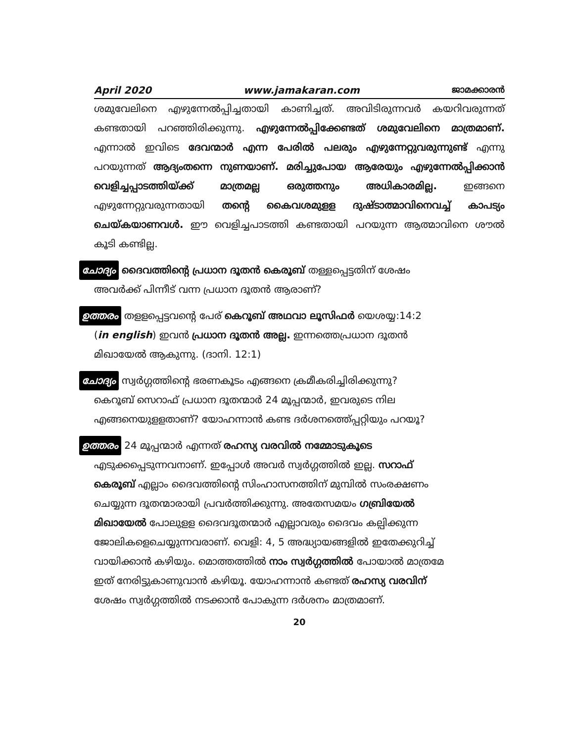April 2020 www.jamakaran.com ജാമക്കാരൻ
ശമുവേലിനെ എഴുന്നേൽപ്പിച്ചതായി കാണിച്ചത്. അവിടിരുന്നവർ കയറിവരുന്നത് കണ്ടതായി പറഞ്ഞിരിക്കുന്നു. എഴുന്നേൽപ്പിക്കേണ്ടത് ശമുവേലിനെ മാത്രമാണ്. എന്നാൽ ഇവിടെ ദേവന്മാർ എന്ന പേരിൽ പലരും എഴുന്നേറ്റുവരുന്നുണ്ട് എന്നു പറയുന്നത് ആദ്യംതന്നെ നുണയാണ്. മരിച്ചുപോയ ആരേയും എഴുന്നേൽപ്പിക്കാൻ വെളിച്ചപ്പാടത്തിയ്ക്ക് മാത്രമല്ല ഒരുത്തനും അധികാരമില്ല. ഇങ്ങനെ എഴുന്നേറ്റുവരുന്നതായി തന്റെ കൈവശമുളള ദുഷ്ടാത്മാവിനെവച്ച് കാപട്യം ചെയ്കയാണവൾ. ഈ വെളിച്ചപാടത്തി കണ്ടതായി പറയുന്ന ആത്മാവിനെ ശൗൽ കൂടി കണ്ടില്ല.
ചോദ്യം ദൈവത്തിന്റെ പ്രധാന ദൂതൻ കെരൂബ് തള്ളപ്പെട്ടതിന് ശേഷം
അവർക്ക് പിന്നീട് വന്ന പ്രധാന ദൂതൻ ആരാണ്?
ഉത്തരം തളളപ്പെട്ടവന്റെ പേര് കെറൂബ് അഥവാ ലൂസിഫർ യെശയ്യ:14:2
(in english) ഇവൻ പ്രധാന ദൂതൻ അല്ല. ഇന്നത്തെപ്രധാന ദൂതൻ
മിഖായേൽ ആകുന്നു. (ദാനി. 12:1)
ചോദ്യം സ്വർഗ്ഗത്തിന്റെ ഭരണകൂടം എങ്ങനെ ക്രമീകരിച്ചിരിക്കുന്നു?
കെറൂബ് സെറാഫ് പ്രധാന ദൂതന്മാർ 24 മൂപ്പന്മാർ, ഇവരുടെ നില
എങ്ങനെയുളളതാണ്? യോഹന്നാൻ കണ്ട ദർശനത്തെ്പ്പറ്റിയും പറയൂ?
ഉത്തരം 24 മൂപ്പന്മാർ എന്നത് രഹസ്യ വരവിൽ നമ്മോടുകൂടെ
എടുക്കപ്പെടുന്നവനാണ്. ഇപ്പോൾ അവർ സ്വർഗ്ഗത്തിൽ ഇല്ല. സറാഫ്
കെരൂബ് എല്ലാം ദൈവത്തിന്റെ സിംഹാസനത്തിന് മുമ്പിൽ സംരക്ഷണം
ചെയ്യുന്ന ദൂതന്മാരായി പ്രവർത്തിക്കുന്നു. അതേസമയം ഗബ്രിയേൽ
മിഖായേൽ പോലുളള ദൈവദൂതന്മാർ എല്ലാവരും ദൈവം കല്പിക്കുന്ന
ജോലികളെചെയ്യുന്നവരാണ്. വെളി: 4, 5 അദ്ധ്യായങ്ങളിൽ ഇതേക്കുറിച്ച്
വായിക്കാൻ കഴിയും. മൊത്തത്തിൽ നാം സ്വർഗ്ഗത്തിൽ പോയാൽ മാത്രമേ
ഇത് നേരിട്ടുകാണുവാൻ കഴിയൂ. യോഹന്നാൻ കണ്ടത് രഹസ്യ വരവിന്
ശേഷം സ്വർഗ്ഗത്തിൽ നടക്കാൻ പോകുന്ന ദർശനം മാത്രമാണ്.
20